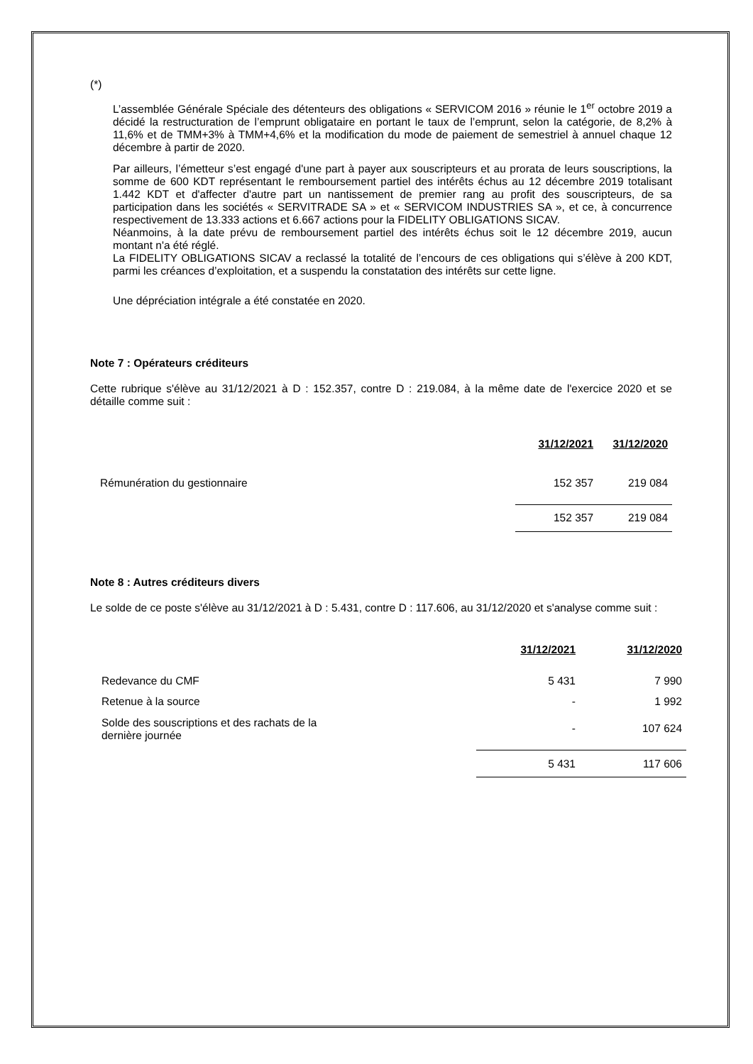(*)
L’assemblée Générale Spéciale des détenteurs des obligations « SERVICOM 2016 » réunie le 1<sup>er</sup> octobre 2019 a décidé la restructuration de l’emprunt obligataire en portant le taux de l’emprunt, selon la catégorie, de 8,2% à 11,6% et de TMM+3% à TMM+4,6% et la modification du mode de paiement de semestriel à annuel chaque 12 décembre à partir de 2020.
Par ailleurs, l’émetteur s’est engagé d'une part à payer aux souscripteurs et au prorata de leurs souscriptions, la somme de 600 KDT représentant le remboursement partiel des intérêts échus au 12 décembre 2019 totalisant 1.442 KDT et d'affecter d'autre part un nantissement de premier rang au profit des souscripteurs, de sa participation dans les sociétés « SERVITRADE SA » et « SERVICOM INDUSTRIES SA », et ce, à concurrence respectivement de 13.333 actions et 6.667 actions pour la FIDELITY OBLIGATIONS SICAV.
Néanmoins, à la date prévu de remboursement partiel des intérêts échus soit le 12 décembre 2019, aucun montant n'a été réglé.
La FIDELITY OBLIGATIONS SICAV a reclassé la totalité de l’encours de ces obligations qui s’élève à 200 KDT, parmi les créances d’exploitation, et a suspendu la constatation des intérêts sur cette ligne.
Une dépréciation intégrale a été constatée en 2020.
Note 7 : Opérateurs créditeurs
Cette rubrique s'élève au 31/12/2021 à D : 152.357, contre D : 219.084, à la même date de l'exercice 2020 et se détaille comme suit :
| | 31/12/2021 | 31/12/2020 |
| Rémunération du gestionnaire | 152 357 | 219 084 |
| | 152 357 | 219 084 |
Note 8 : Autres créditeurs divers
Le solde de ce poste s'élève au 31/12/2021 à D : 5.431, contre D : 117.606, au 31/12/2020 et s'analyse comme suit :
| | 31/12/2021 | 31/12/2020 |
| Redevance du CMF | 5 431 | 7 990 |
| Retenue à la source | - | 1 992 |
| Solde des souscriptions et des rachats de la dernière journée | - | 107 624 |
| | 5 431 | 117 606 |